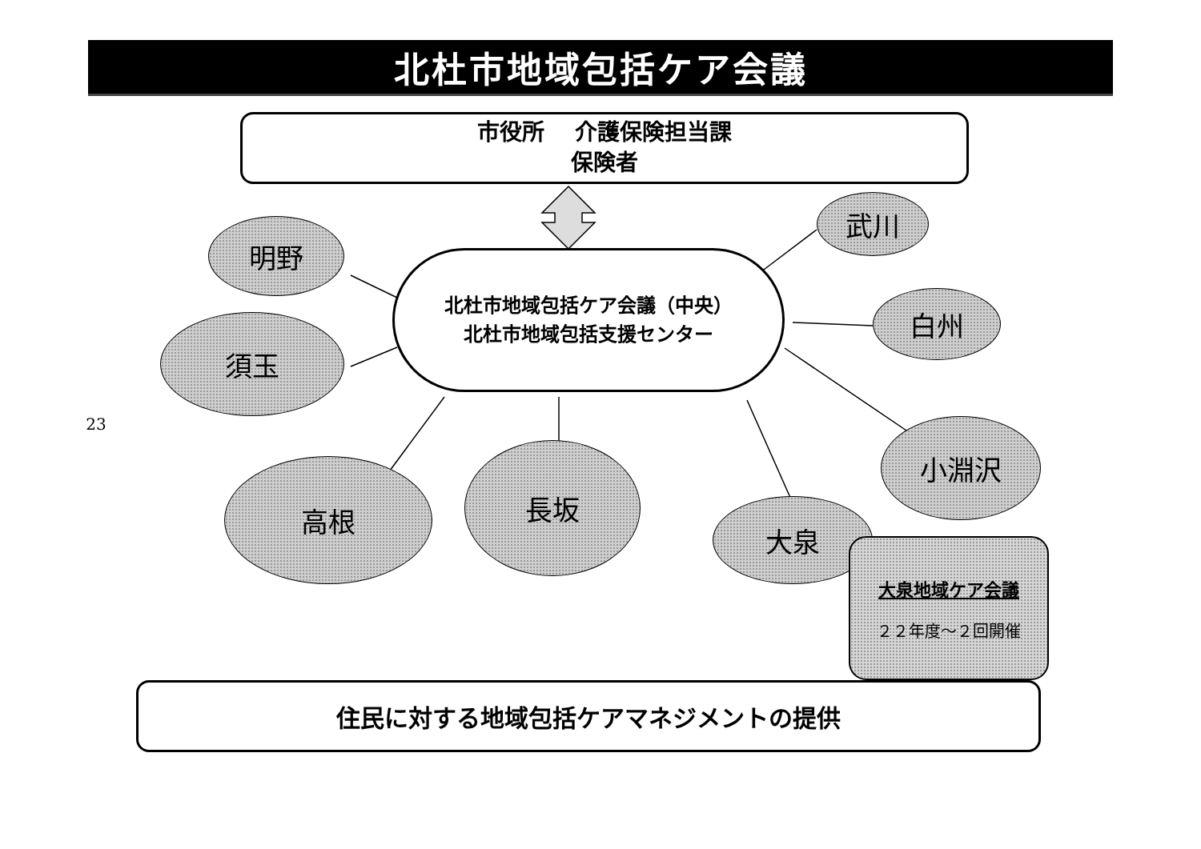北杜市地域包括ケア会議
市役所　 介護保険担当課
保険者
北杜市地域包括ケア会議（中央）
北杜市地域包括支援センター
明野
須玉
武川
白州
23
小淵沢
高根
長坂
大泉
大泉地域ケア会議
２２年度～２回開催
住民に対する地域包括ケアマネジメントの提供